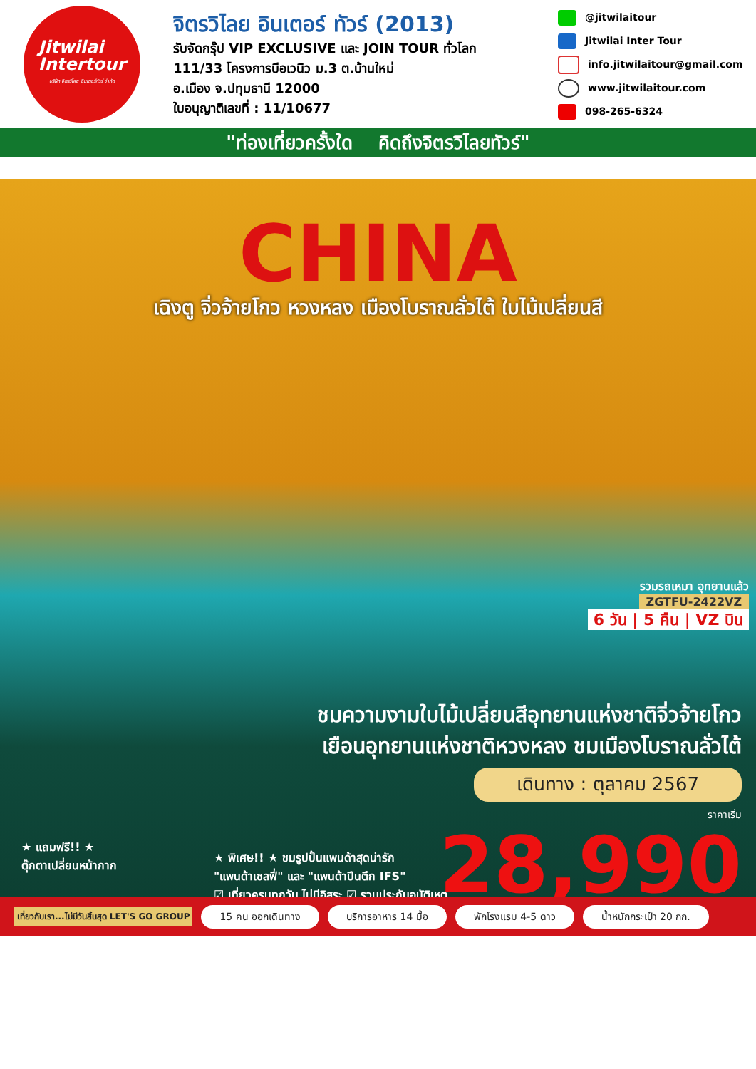Jitwilai
Intertour
บริษัท จิตรวิไลย อินเตอร์ทัวร์ จำกัด
จิตรวิไลย อินเตอร์ ทัวร์ (2013)
รับจัดกรุ๊ป VIP EXCLUSIVE และ JOIN TOUR ทั่วโลก
111/33 โครงการบีอเวนิว ม.3 ต.บ้านใหม่
อ.เมือง จ.ปทุมธานี 12000
ใบอนุญาติเลขที่ : 11/10677
@jitwilaitour
Jitwilai Inter Tour
info.jitwilaitour@gmail.com
www.jitwilaitour.com
098-265-6324
"ท่องเที่ยวครั้งใด คิดถึงจิตรวิไลยทัวร์"
CHINA
เฉิงตู จิ่วจ้ายโกว หวงหลง เมืองโบราณลั่วไต้ ใบไม้เปลี่ยนสี
รวมรถเหมา อุทยานแล้ว
ZGTFU-2422VZ
6 วัน | 5 คืน | VZ บิน
ชมความงามใบไม้เปลี่ยนสีอุทยานแห่งชาติจิ่วจ้ายโกว
เยือนอุทยานแห่งชาติหวงหลง ชมเมืองโบราณลั่วไต้
เดินทาง : ตุลาคม 2567
ราคาเริ่ม
28,990
★ แถมฟรี!! ★
ตุ๊กตาเปลี่ยนหน้ากาก
★ พิเศษ!! ★ ชมรูปปั้นแพนด้าสุดน่ารัก
"แพนด้าเซลฟี่" และ "แพนด้าปีนตึก IFS"
☑ เที่ยวครบทุกวัน ไม่มีอิสระ ☑ รวมประกันอุบัติเหตุ
เที่ยวกับเรา...ไม่มีวันสิ้นสุด LET'S GO GROUP 15 คน ออกเดินทาง บริการอาหาร 14 มื้อ พักโรงแรม 4-5 ดาว น้ำหนักกระเป๋า 20 กก.